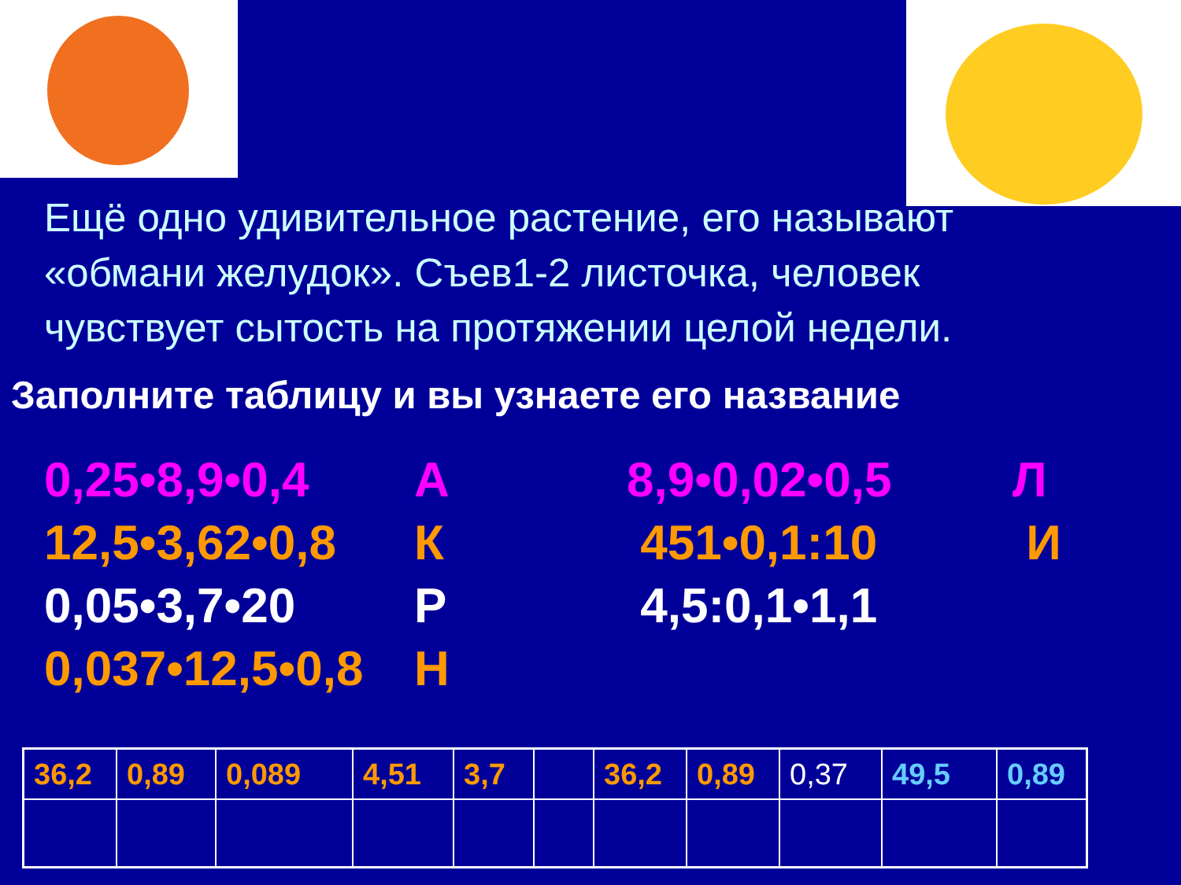Ещё одно удивительное растение, его называют «обмани желудок». Съев1-2 листочка, человек чувствует сытость на протяжении целой недели.
Заполните таблицу и вы узнаете его название
0,25•8,9•0,4
12,5•3,62•0,8
0,05•3,7•20
0,037•12,5•0,8
А
К
Р
Н
8,9•0,02•0,5
451•0,1:10
4,5:0,1•1,1
Л
И
| 36,2 | 0,89 | 0,089 | 4,51 | 3,7 | | 36,2 | 0,89 | 0,37 | 49,5 | 0,89 |